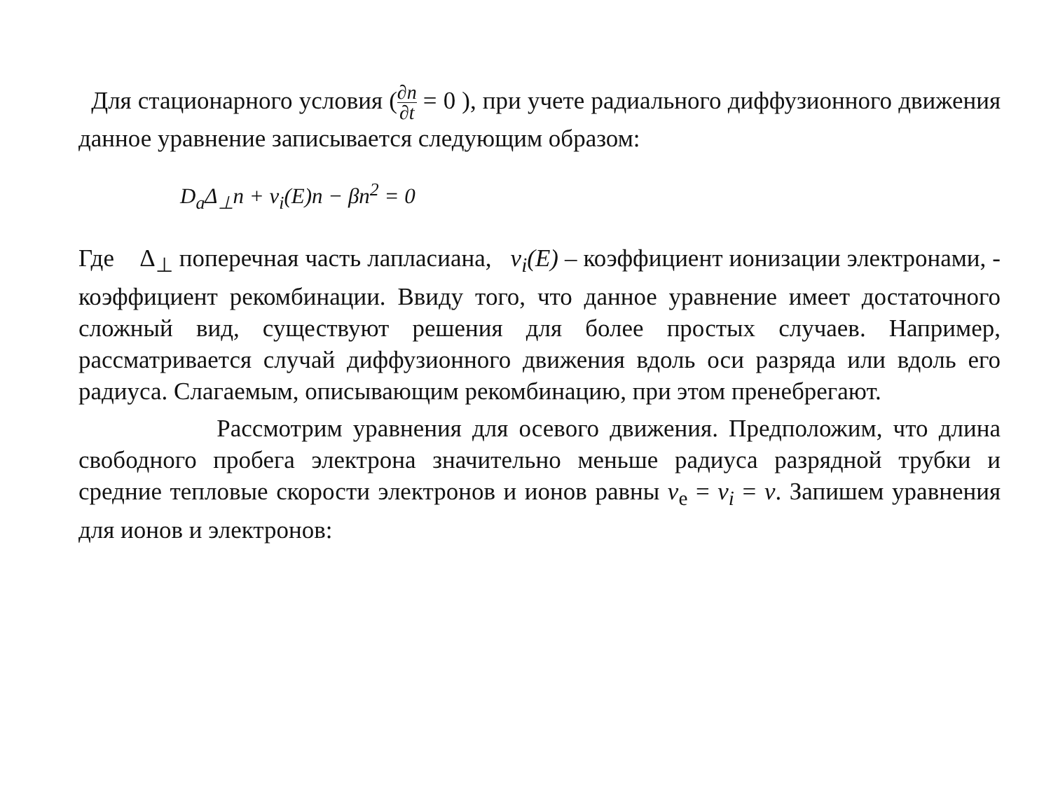Для стационарного условия (∂n ∂t = 0 ), при учете радиального диффузионного движения данное уравнение записывается следующим образом:
D<sub>a</sub>Δ<sub>⊥</sub>n + ν<sub>i</sub>(E)n − βn<sup>2</sup> = 0
Где Δ<sub>⊥</sub> поперечная часть лапласиана, ν<sub>i</sub>(E) – коэффициент ионизации электронами, - коэффициент рекомбинации. Ввиду того, что данное уравнение имеет достаточного сложный вид, существуют решения для более простых случаев. Например, рассматривается случай диффузионного движения вдоль оси разряда или вдоль его радиуса. Слагаемым, описывающим рекомбинацию, при этом пренебрегают.
Рассмотрим уравнения для осевого движения. Предположим, что длина свободного пробега электрона значительно меньше радиуса разрядной трубки и средние тепловые скорости электронов и ионов равны v<sub>e</sub> = v<sub>i</sub> = v. Запишем уравнения для ионов и электронов: